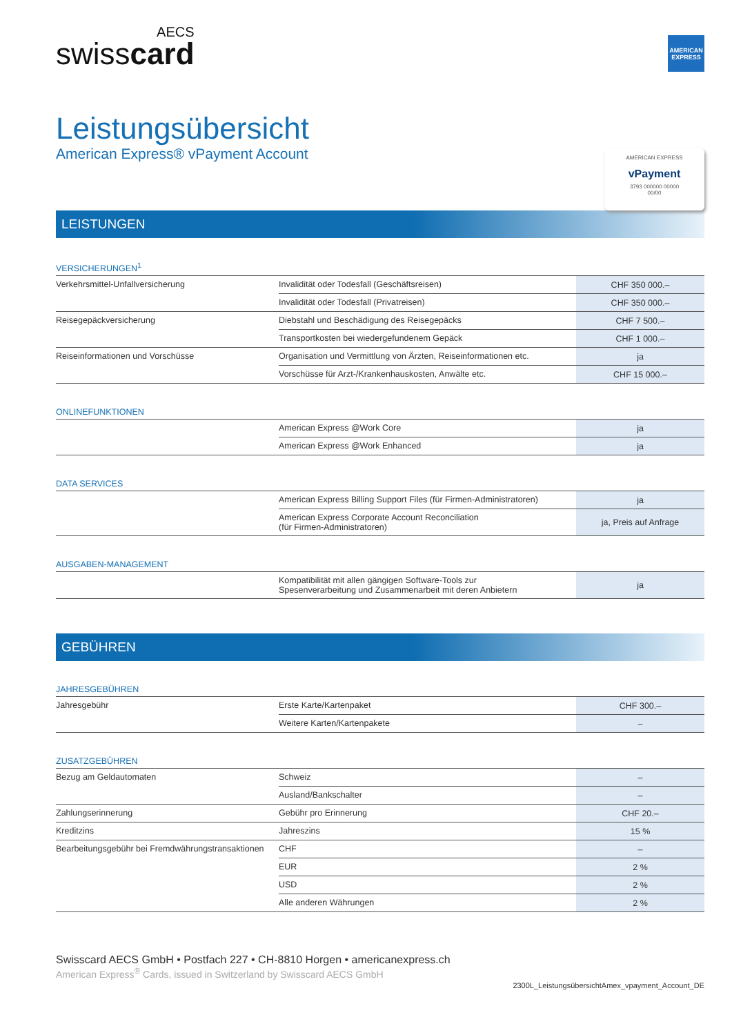AECS
swisscard
AMERICAN EXPRESS
Leistungsübersicht
American Express® vPayment Account
AMERICAN EXPRESS
vPayment
3793 000000 00000
00/00
LEISTUNGEN
VERSICHERUNGEN<sup>1</sup>
| Verkehrsmittel-Unfallversicherung | Invalidität oder Todesfall (Geschäftsreisen) | CHF 350 000.– |
| | Invalidität oder Todesfall (Privatreisen) | CHF 350 000.– |
| Reisegepäckversicherung | Diebstahl und Beschädigung des Reisegepäcks | CHF 7 500.– |
| | Transportkosten bei wiedergefundenem Gepäck | CHF 1 000.– |
| Reiseinformationen und Vorschüsse | Organisation und Vermittlung von Ärzten, Reiseinformationen etc. | ja |
| | Vorschüsse für Arzt-/Krankenhauskosten, Anwälte etc. | CHF 15 000.– |
ONLINEFUNKTIONEN
| | American Express @Work Core | ja |
| | American Express @Work Enhanced | ja |
DATA SERVICES
| | American Express Billing Support Files (für Firmen-Administratoren) | ja |
| | American Express Corporate Account Reconciliation (für Firmen-Administratoren) | ja, Preis auf Anfrage |
AUSGABEN-MANAGEMENT
| | Kompatibilität mit allen gängigen Software-Tools zur Spesenverarbeitung und Zusammenarbeit mit deren Anbietern | ja |
GEBÜHREN
JAHRESGEBÜHREN
| Jahresgebühr | Erste Karte/Kartenpaket | CHF 300.– |
| | Weitere Karten/Kartenpakete | – |
ZUSATZGEBÜHREN
| Bezug am Geldautomaten | Schweiz | – |
| | Ausland/Bankschalter | – |
| Zahlungserinnerung | Gebühr pro Erinnerung | CHF 20.– |
| Kreditzins | Jahreszins | 15 % |
| Bearbeitungsgebühr bei Fremdwährungstransaktionen | CHF | – |
| | EUR | 2 % |
| | USD | 2 % |
| | Alle anderen Währungen | 2 % |
Swisscard AECS GmbH • Postfach 227 • CH-8810 Horgen • americanexpress.ch
American Express<sup>®</sup> Cards, issued in Switzerland by Swisscard AECS GmbH
2300L_LeistungsübersichtAmex_vpayment_Account_DE